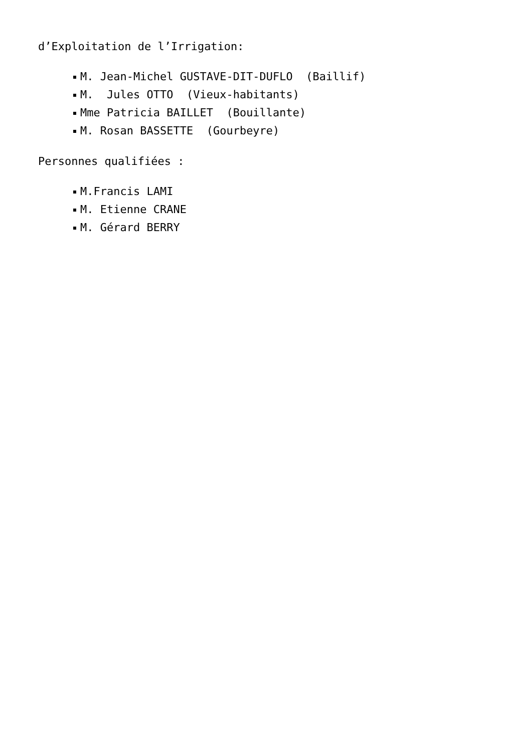d’Exploitation de l’Irrigation:
M. Jean-Michel GUSTAVE-DIT-DUFLO (Baillif)
M. Jules OTTO (Vieux-habitants)
Mme Patricia BAILLET (Bouillante)
M. Rosan BASSETTE (Gourbeyre)
Personnes qualifiées :
M.Francis LAMI
M. Etienne CRANE
M. Gérard BERRY